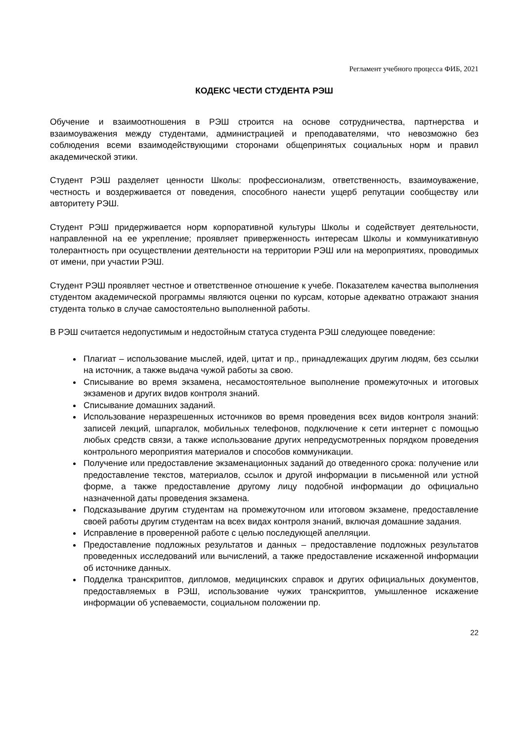Регламент учебного процесса ФИБ, 2021
КОДЕКС ЧЕСТИ СТУДЕНТА РЭШ
Обучение и взаимоотношения в РЭШ строится на основе сотрудничества, партнерства и взаимоуважения между студентами, администрацией и преподавателями, что невозможно без соблюдения всеми взаимодействующими сторонами общепринятых социальных норм и правил академической этики.
Студент РЭШ разделяет ценности Школы: профессионализм, ответственность, взаимоуважение, честность и воздерживается от поведения, способного нанести ущерб репутации сообществу или авторитету РЭШ.
Студент РЭШ придерживается норм корпоративной культуры Школы и содействует деятельности, направленной на ее укрепление; проявляет приверженность интересам Школы и коммуникативную толерантность при осуществлении деятельности на территории РЭШ или на мероприятиях, проводимых от имени, при участии РЭШ.
Студент РЭШ проявляет честное и ответственное отношение к учебе. Показателем качества выполнения студентом академической программы являются оценки по курсам, которые адекватно отражают знания студента только в случае самостоятельно выполненной работы.
В РЭШ считается недопустимым и недостойным статуса студента РЭШ следующее поведение:
Плагиат – использование мыслей, идей, цитат и пр., принадлежащих другим людям, без ссылки на источник, а также выдача чужой работы за свою.
Списывание во время экзамена, несамостоятельное выполнение промежуточных и итоговых экзаменов и других видов контроля знаний.
Списывание домашних заданий.
Использование неразрешенных источников во время проведения всех видов контроля знаний: записей лекций, шпаргалок, мобильных телефонов, подключение к сети интернет с помощью любых средств связи, а также использование других непредусмотренных порядком проведения контрольного мероприятия материалов и способов коммуникации.
Получение или предоставление экзаменационных заданий до отведенного срока: получение или предоставление текстов, материалов, ссылок и другой информации в письменной или устной форме, а также предоставление другому лицу подобной информации до официально назначенной даты проведения экзамена.
Подсказывание другим студентам на промежуточном или итоговом экзамене, предоставление своей работы другим студентам на всех видах контроля знаний, включая домашние задания.
Исправление в проверенной работе с целью последующей апелляции.
Предоставление подложных результатов и данных – предоставление подложных результатов проведенных исследований или вычислений, а также предоставление искаженной информации об источнике данных.
Подделка транскриптов, дипломов, медицинских справок и других официальных документов, предоставляемых в РЭШ, использование чужих транскриптов, умышленное искажение информации об успеваемости, социальном положении пр.
22